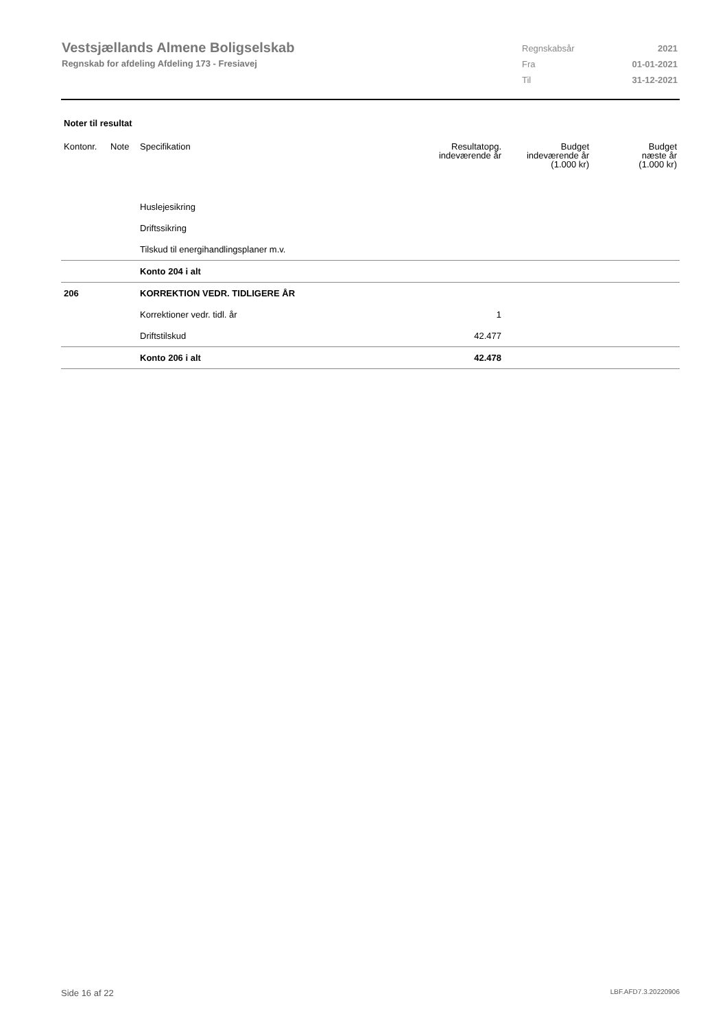Vestsjællands Almene Boligselskab
Regnskab for afdeling Afdeling 173 - Fresiavej
| Regnskabsår | 2021 |
| Fra | 01-01-2021 |
| Til | 31-12-2021 |
Noter til resultat
| Kontonr. | Note | Specifikation | Resultatopg. indeværende år | Budget indeværende år (1.000 kr) | Budget næste år (1.000 kr) |
| --- | --- | --- | --- | --- | --- |
| | | Huslejesikring | | | |
| | | Driftssikring | | | |
| | | Tilskud til energihandlingsplaner m.v. | | | |
| | | Konto 204 i alt | | | |
| 206 | | KORREKTION VEDR. TIDLIGERE ÅR | | | |
| | | Korrektioner vedr. tidl. år | 1 | | |
| | | Driftstilskud | 42.477 | | |
| | | Konto 206 i alt | 42.478 | | |
Side 16 af 22 LBF.AFD7.3.20220906